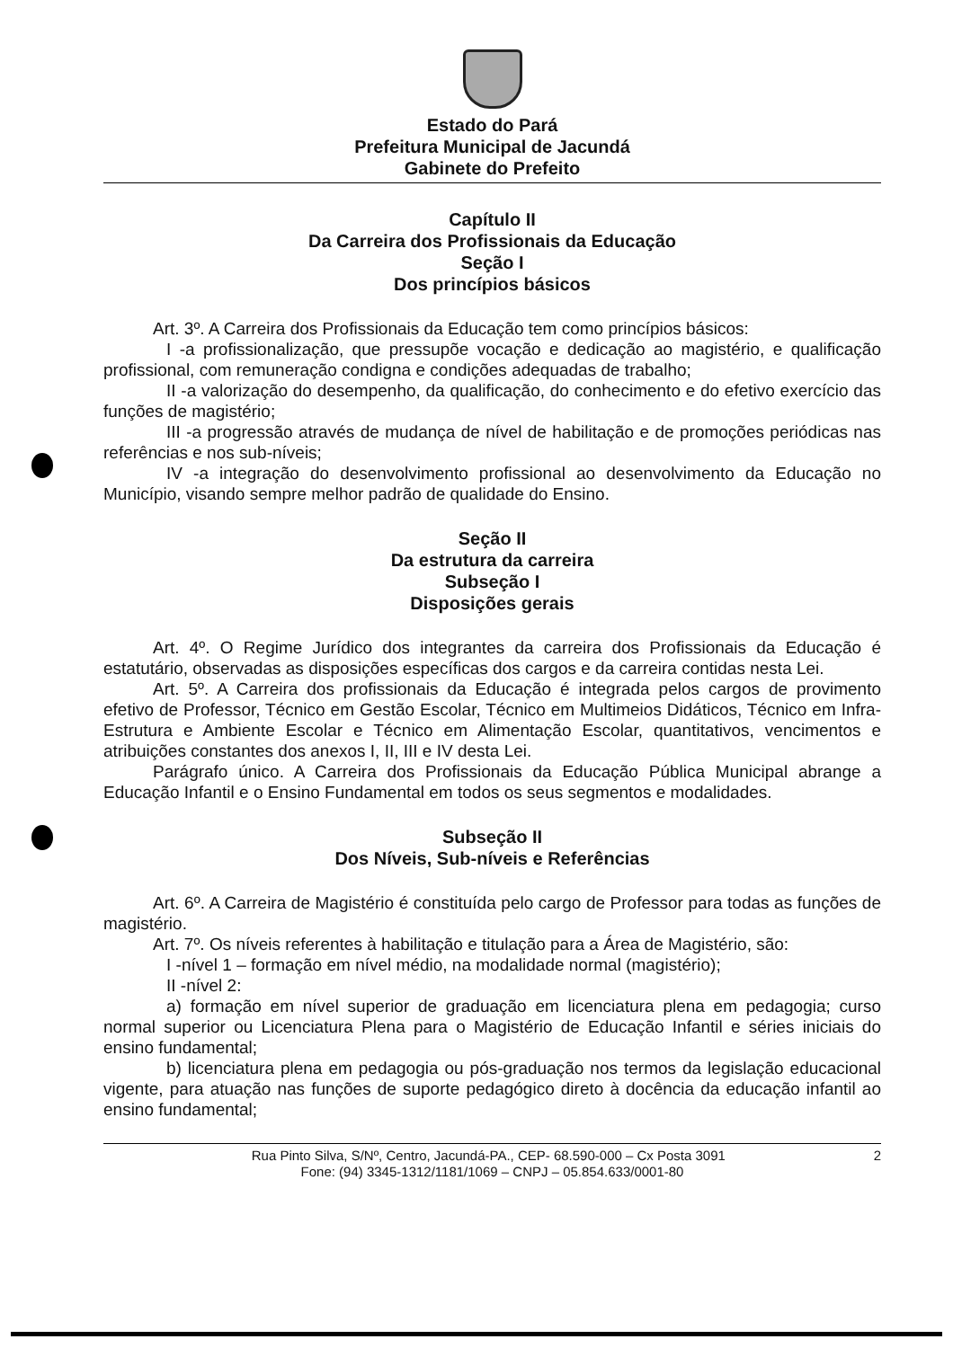Estado do Pará
Prefeitura Municipal de Jacundá
Gabinete do Prefeito
Capítulo II
Da Carreira dos Profissionais da Educação
Seção I
Dos princípios básicos
Art. 3º. A Carreira dos Profissionais da Educação tem como princípios básicos:
I -a profissionalização, que pressupõe vocação e dedicação ao magistério, e qualificação profissional, com remuneração condigna e condições adequadas de trabalho;
II -a valorização do desempenho, da qualificação, do conhecimento e do efetivo exercício das funções de magistério;
III -a progressão através de mudança de nível de habilitação e de promoções periódicas nas referências e nos sub-níveis;
IV -a integração do desenvolvimento profissional ao desenvolvimento da Educação no Município, visando sempre melhor padrão de qualidade do Ensino.
Seção II
Da estrutura da carreira
Subseção I
Disposições gerais
Art. 4º. O Regime Jurídico dos integrantes da carreira dos Profissionais da Educação é estatutário, observadas as disposições específicas dos cargos e da carreira contidas nesta Lei.
Art. 5º. A Carreira dos profissionais da Educação é integrada pelos cargos de provimento efetivo de Professor, Técnico em Gestão Escolar, Técnico em Multimeios Didáticos, Técnico em Infra-Estrutura e Ambiente Escolar e Técnico em Alimentação Escolar, quantitativos, vencimentos e atribuições constantes dos anexos I, II, III e IV desta Lei.
Parágrafo único. A Carreira dos Profissionais da Educação Pública Municipal abrange a Educação Infantil e o Ensino Fundamental em todos os seus segmentos e modalidades.
Subseção II
Dos Níveis, Sub-níveis e Referências
Art. 6º. A Carreira de Magistério é constituída pelo cargo de Professor para todas as funções de magistério.
Art. 7º. Os níveis referentes à habilitação e titulação para a Área de Magistério, são:
I -nível 1 – formação em nível médio, na modalidade normal (magistério);
II -nível 2:
a) formação em nível superior de graduação em licenciatura plena em pedagogia; curso normal superior ou Licenciatura Plena para o Magistério de Educação Infantil e séries iniciais do ensino fundamental;
b) licenciatura plena em pedagogia ou pós-graduação nos termos da legislação educacional vigente, para atuação nas funções de suporte pedagógico direto à docência da educação infantil ao ensino fundamental;
2 Rua Pinto Silva, S/Nº, Centro, Jacundá-PA., CEP- 68.590-000 – Cx Posta 3091
Fone: (94) 3345-1312/1181/1069 – CNPJ – 05.854.633/0001-80